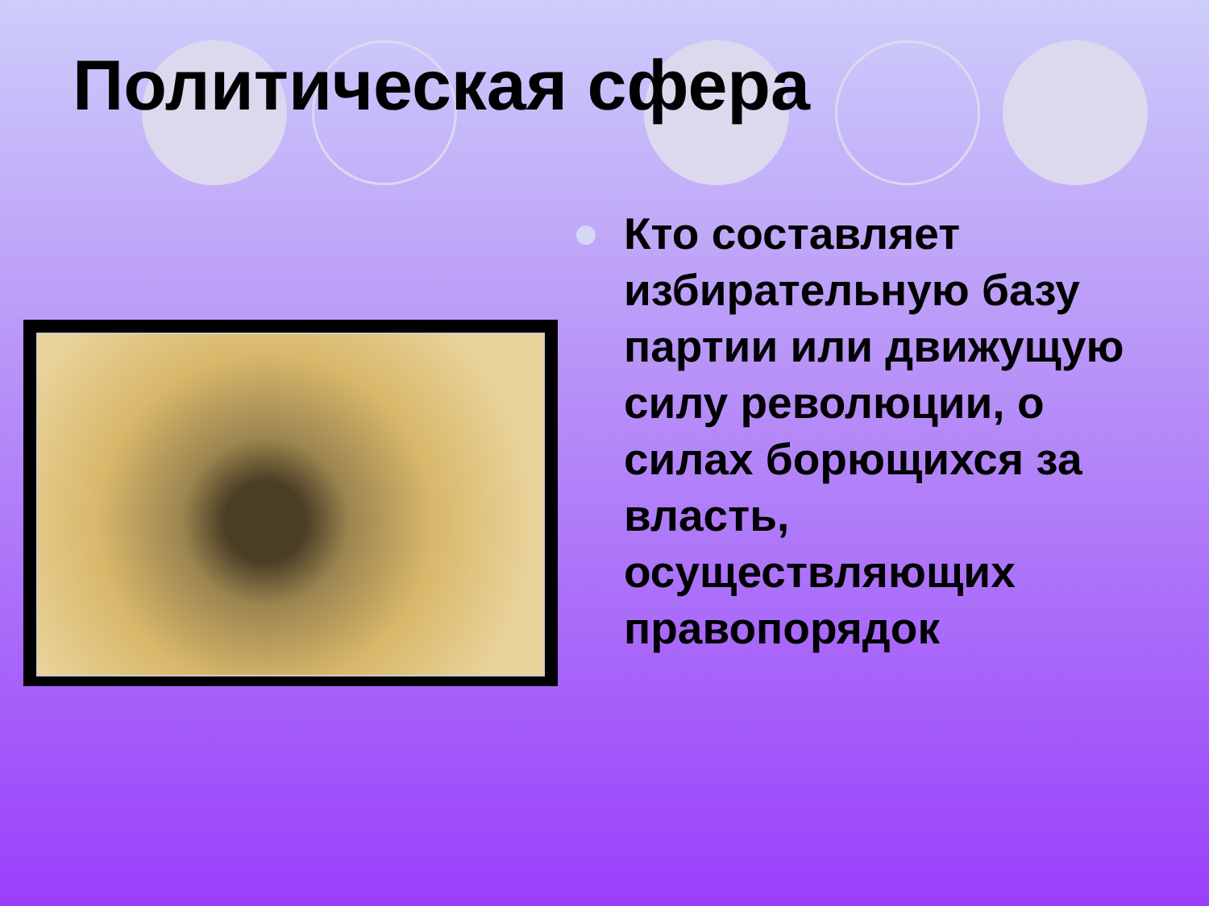Политическая сфера
Кто составляет избирательную базу партии или движущую силу революции, о силах борющихся за власть, осуществляющих правопорядок